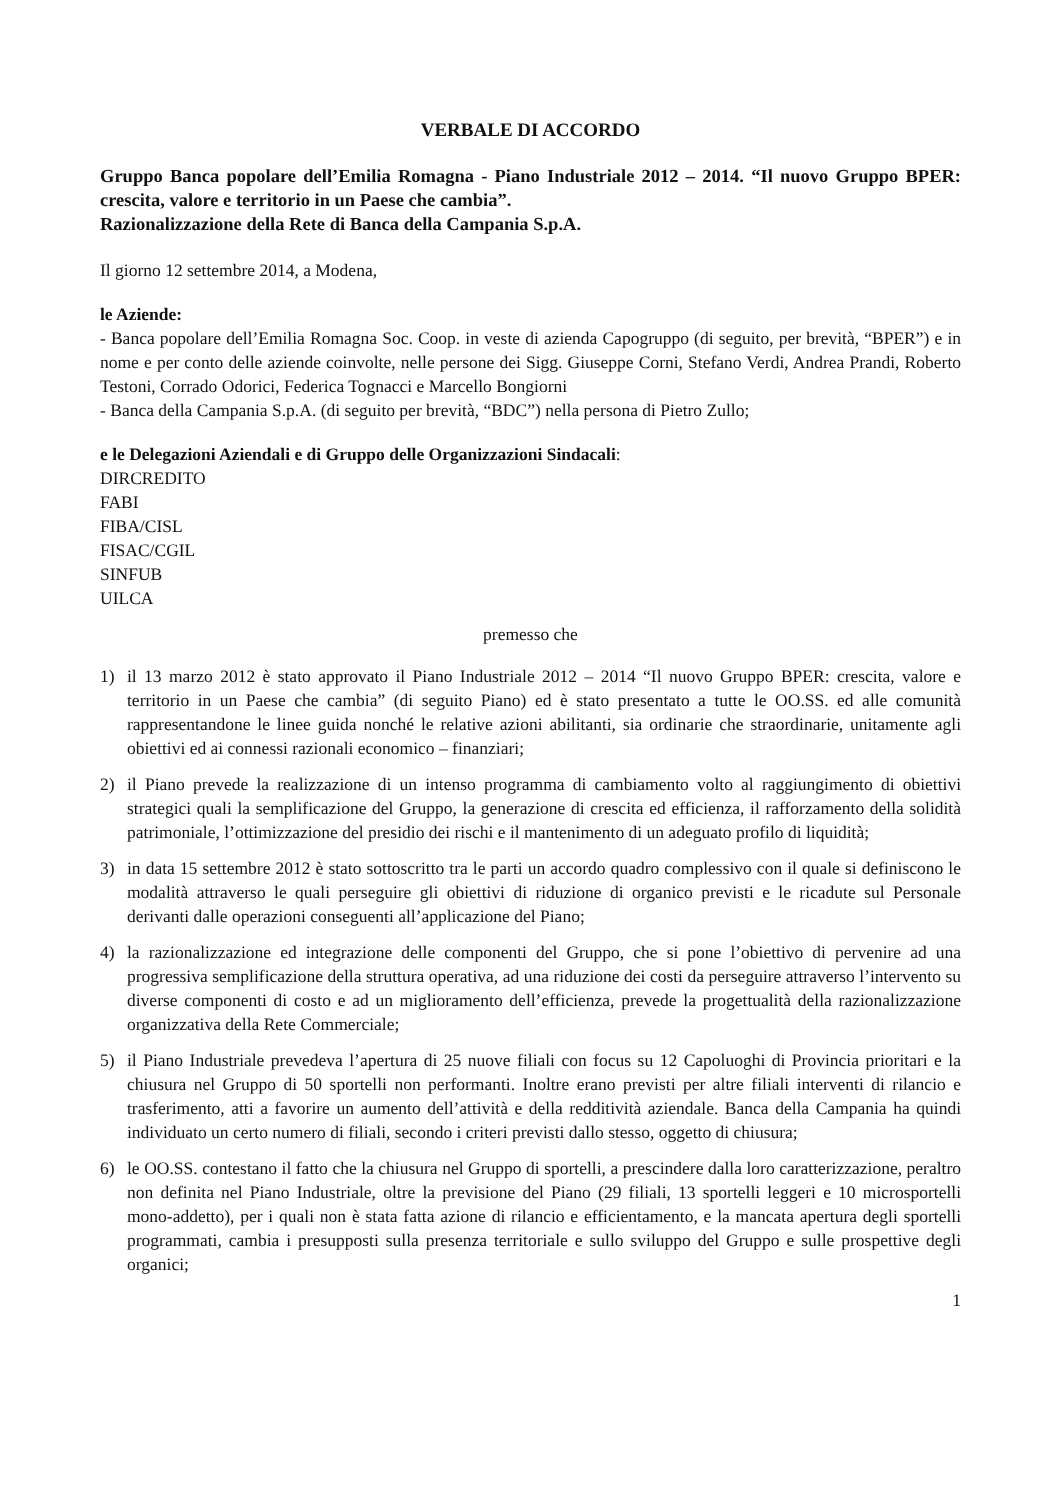VERBALE DI ACCORDO
Gruppo Banca popolare dell’Emilia Romagna - Piano Industriale 2012 – 2014. “Il nuovo Gruppo BPER: crescita, valore e territorio in un Paese che cambia”.
Razionalizzazione della Rete di Banca della Campania S.p.A.
Il giorno 12 settembre 2014, a Modena,
le Aziende:
- Banca popolare dell’Emilia Romagna Soc. Coop. in veste di azienda Capogruppo (di seguito, per brevità, “BPER”) e in nome e per conto delle aziende coinvolte, nelle persone dei Sigg. Giuseppe Corni, Stefano Verdi, Andrea Prandi, Roberto Testoni, Corrado Odorici, Federica Tognacci e Marcello Bongiorni
- Banca della Campania S.p.A. (di seguito per brevità, “BDC”) nella persona di Pietro Zullo;
e le Delegazioni Aziendali e di Gruppo delle Organizzazioni Sindacali:
DIRCREDITO
FABI
FIBA/CISL
FISAC/CGIL
SINFUB
UILCA
premesso che
1) il 13 marzo 2012 è stato approvato il Piano Industriale 2012 – 2014 “Il nuovo Gruppo BPER: crescita, valore e territorio in un Paese che cambia” (di seguito Piano) ed è stato presentato a tutte le OO.SS. ed alle comunità rappresentandone le linee guida nonché le relative azioni abilitanti, sia ordinarie che straordinarie, unitamente agli obiettivi ed ai connessi razionali economico – finanziari;
2) il Piano prevede la realizzazione di un intenso programma di cambiamento volto al raggiungimento di obiettivi strategici quali la semplificazione del Gruppo, la generazione di crescita ed efficienza, il rafforzamento della solidità patrimoniale, l’ottimizzazione del presidio dei rischi e il mantenimento di un adeguato profilo di liquidità;
3) in data 15 settembre 2012 è stato sottoscritto tra le parti un accordo quadro complessivo con il quale si definiscono le modalità attraverso le quali perseguire gli obiettivi di riduzione di organico previsti e le ricadute sul Personale derivanti dalle operazioni conseguenti all’applicazione del Piano;
4) la razionalizzazione ed integrazione delle componenti del Gruppo, che si pone l’obiettivo di pervenire ad una progressiva semplificazione della struttura operativa, ad una riduzione dei costi da perseguire attraverso l’intervento su diverse componenti di costo e ad un miglioramento dell’efficienza, prevede la progettualità della razionalizzazione organizzativa della Rete Commerciale;
5) il Piano Industriale prevedeva l’apertura di 25 nuove filiali con focus su 12 Capoluoghi di Provincia prioritari e la chiusura nel Gruppo di 50 sportelli non performanti. Inoltre erano previsti per altre filiali interventi di rilancio e trasferimento, atti a favorire un aumento dell’attività e della redditività aziendale. Banca della Campania ha quindi individuato un certo numero di filiali, secondo i criteri previsti dallo stesso, oggetto di chiusura;
6) le OO.SS. contestano il fatto che la chiusura nel Gruppo di sportelli, a prescindere dalla loro caratterizzazione, peraltro non definita nel Piano Industriale, oltre la previsione del Piano (29 filiali, 13 sportelli leggeri e 10 microsportelli mono-addetto), per i quali non è stata fatta azione di rilancio e efficientamento, e la mancata apertura degli sportelli programmati, cambia i presupposti sulla presenza territoriale e sullo sviluppo del Gruppo e sulle prospettive degli organici;
1